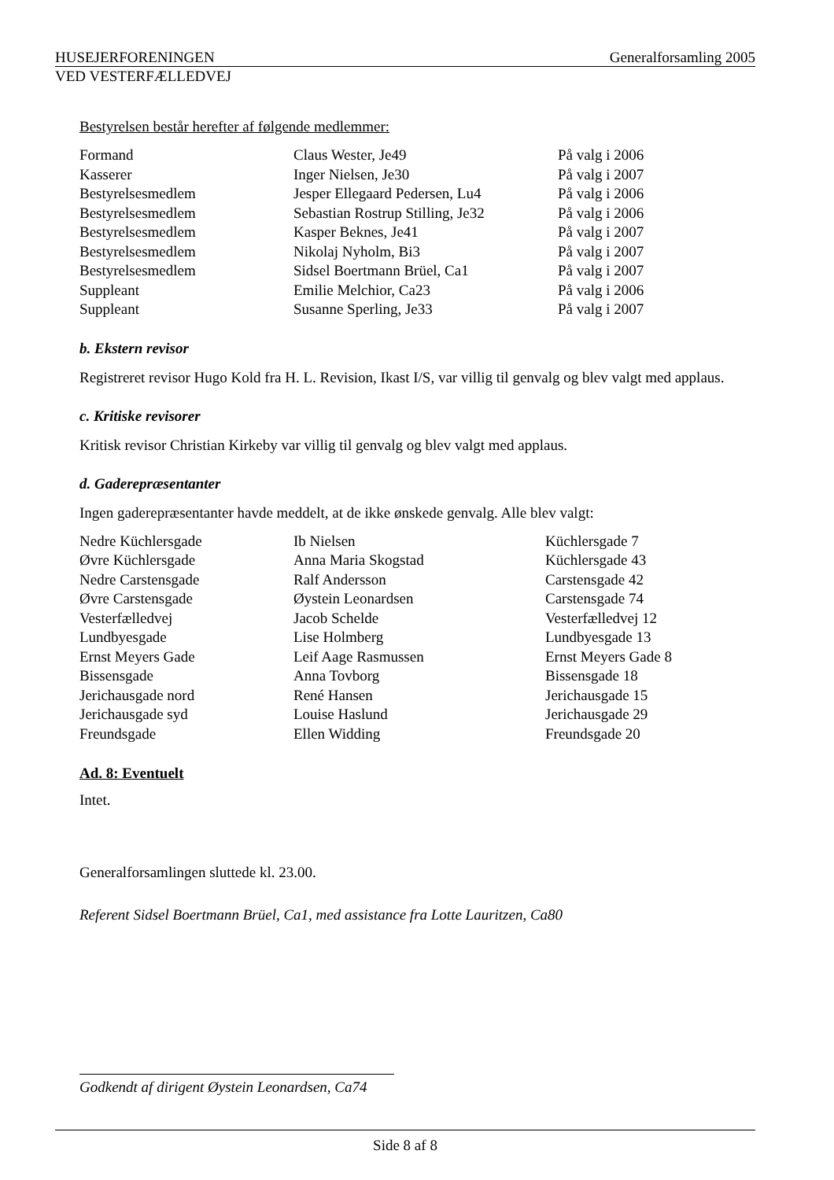HUSEJERFORENINGEN Generalforsamling 2005
VED VESTERFÆLLEDVEJ
Bestyrelsen består herefter af følgende medlemmer:
| Formand | Claus Wester, Je49 | På valg i 2006 |
| Kasserer | Inger Nielsen, Je30 | På valg i 2007 |
| Bestyrelsesmedlem | Jesper Ellegaard Pedersen, Lu4 | På valg i 2006 |
| Bestyrelsesmedlem | Sebastian Rostrup Stilling, Je32 | På valg i 2006 |
| Bestyrelsesmedlem | Kasper Beknes, Je41 | På valg i 2007 |
| Bestyrelsesmedlem | Nikolaj Nyholm, Bi3 | På valg i 2007 |
| Bestyrelsesmedlem | Sidsel Boertmann Brüel, Ca1 | På valg i 2007 |
| Suppleant | Emilie Melchior, Ca23 | På valg i 2006 |
| Suppleant | Susanne Sperling, Je33 | På valg i 2007 |
b. Ekstern revisor
Registreret revisor Hugo Kold fra H. L. Revision, Ikast I/S, var villig til genvalg og blev valgt med applaus.
c. Kritiske revisorer
Kritisk revisor Christian Kirkeby var villig til genvalg og blev valgt med applaus.
d. Gaderepræsentanter
Ingen gaderepræsentanter havde meddelt, at de ikke ønskede genvalg. Alle blev valgt:
| Nedre Küchlersgade | Ib Nielsen | Küchlersgade 7 |
| Øvre Küchlersgade | Anna Maria Skogstad | Küchlersgade 43 |
| Nedre Carstensgade | Ralf Andersson | Carstensgade 42 |
| Øvre Carstensgade | Øystein Leonardsen | Carstensgade 74 |
| Vesterfælledvej | Jacob Schelde | Vesterfælledvej 12 |
| Lundbyesgade | Lise Holmberg | Lundbyesgade 13 |
| Ernst Meyers Gade | Leif Aage Rasmussen | Ernst Meyers Gade 8 |
| Bissensgade | Anna Tovborg | Bissensgade 18 |
| Jerichausgade nord | René Hansen | Jerichausgade 15 |
| Jerichausgade syd | Louise Haslund | Jerichausgade 29 |
| Freundsgade | Ellen Widding | Freundsgade 20 |
Ad. 8: Eventuelt
Intet.
Generalforsamlingen sluttede kl. 23.00.
Referent Sidsel Boertmann Brüel, Ca1, med assistance fra Lotte Lauritzen, Ca80
Godkendt af dirigent Øystein Leonardsen, Ca74
Side 8 af 8